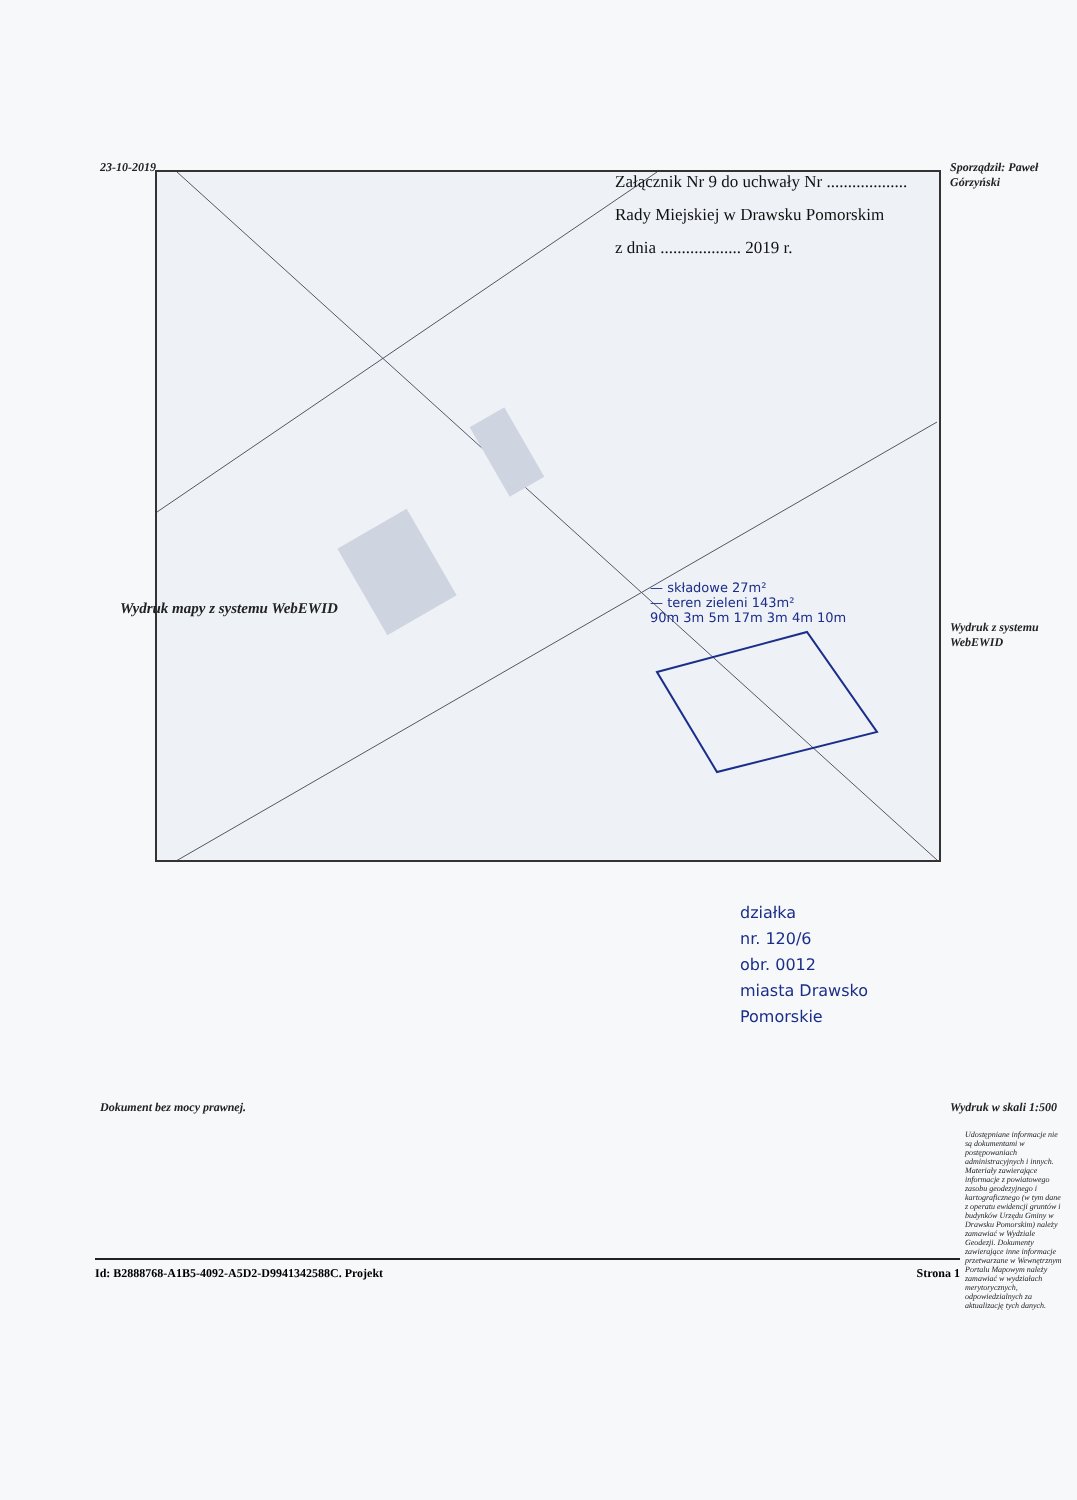Załącznik Nr 9 do uchwały Nr ...................
Rady Miejskiej w Drawsku Pomorskim
z dnia ................... 2019 r.
23-10-2019
Wydruk mapy z systemu WebEWID
Dokument bez mocy prawnej.
Sporządził: Paweł Górzyński
Wydruk z systemu WebEWID
Wydruk w skali 1:500
Udostępniane informacje nie są dokumentami w postępowaniach administracyjnych i innych. Materiały zawierające informacje z powiatowego zasobu geodezyjnego i kartograficznego (w tym dane z operatu ewidencji gruntów i budynków Urzędu Gminy w Drawsku Pomorskim) należy zamawiać w Wydziale Geodezji. Dokumenty zawierające inne informacje przetwarzane w Wewnętrznym Portalu Mapowym należy zamawiać w wydziałach merytorycznych, odpowiedzialnych za aktualizację tych danych.
— składowe 27m²
— teren zieleni 143m²
90m 3m 5m 17m 3m 4m 10m
działka
nr. 120/6
obr. 0012
miasta Drawsko
Pomorskie
Id: B2888768-A1B5-4092-A5D2-D9941342588C. Projekt Strona 1